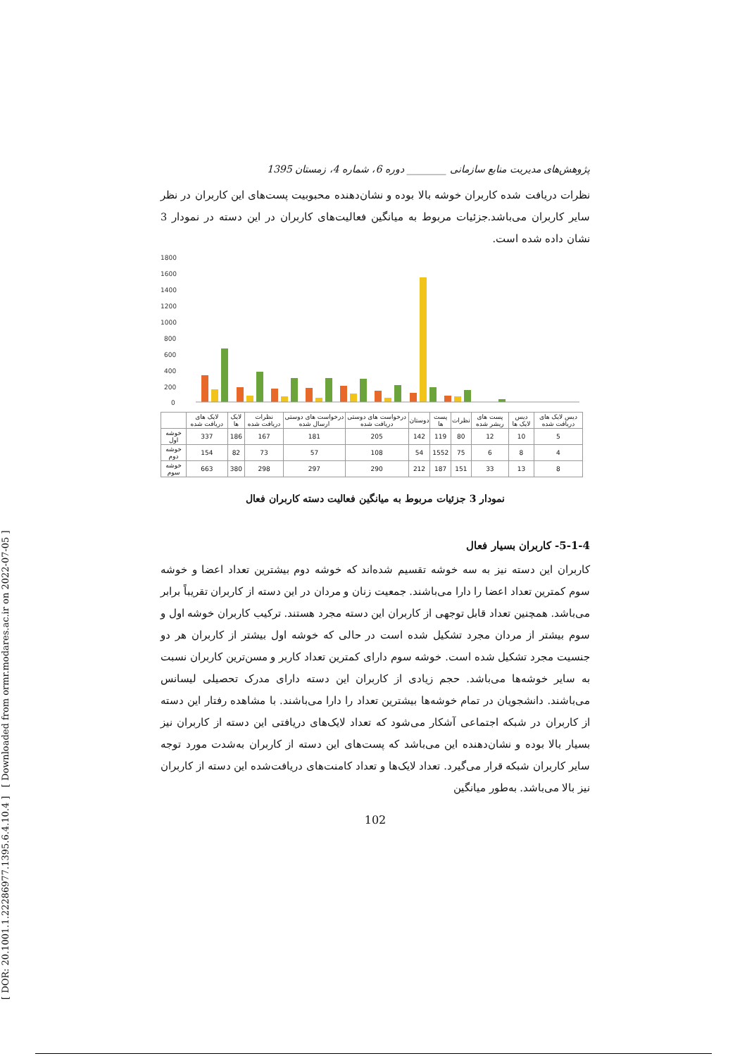[ DOR: 20.1001.1.22286977.1395.6.4.10.4 ] [ Downloaded from ormr.modares.ac.ir on 2022-07-05 ]
پژوهش‌های مدیریت منابع سازمانی ________ دوره 6، شماره 4، زمستان 1395
نظرات دریافت شده کاربران خوشه بالا بوده و نشان‌دهنده محبوبیت پست‌های این کاربران در نظر سایر کاربران می‌باشد.جزئیات مربوط به میانگین فعالیت‌های کاربران در این دسته در نمودار 3 نشان داده شده است.
1800
1600
1400
1200
1000
800
600
400
200
0
| | لایک های دریافت شده | لایک ها | نظرات دریافت شده | درخواست های دوستی ارسال شده | درخواست های دوستی دریافت شده | دوستان | پست ها | نظرات | پست های ریشر شده | دیس لایک ها | دیس لایک های دریافت شده |
| --- | --- | --- | --- | --- | --- | --- | --- | --- | --- | --- | --- |
| خوشه اول | 337 | 186 | 167 | 181 | 205 | 142 | 119 | 80 | 12 | 10 | 5 |
| خوشه دوم | 154 | 82 | 73 | 57 | 108 | 54 | 1552 | 75 | 6 | 8 | 4 |
| خوشه سوم | 663 | 380 | 298 | 297 | 290 | 212 | 187 | 151 | 33 | 13 | 8 |
نمودار 3 جزئیات مربوط به میانگین فعالیت دسته کاربران فعال
5-1-4- کاربران بسیار فعال
کاربران این دسته نیز به سه خوشه تقسیم شده‌اند که خوشه دوم بیشترین تعداد اعضا و خوشه سوم کمترین تعداد اعضا را دارا می‌باشند. جمعیت زنان و مردان در این دسته از کاربران تقریباً برابر می‌باشد. همچنین تعداد قابل توجهی از کاربران این دسته مجرد هستند. ترکیب کاربران خوشه اول و سوم بیشتر از مردان مجرد تشکیل شده است در حالی که خوشه اول بیشتر از کاربران هر دو جنسیت مجرد تشکیل شده است. خوشه سوم دارای کمترین تعداد کاربر و مسن‌ترین کاربران نسبت به سایر خوشه‌ها می‌باشد. حجم زیادی از کاربران این دسته دارای مدرک تحصیلی لیسانس می‌باشند. دانشجویان در تمام خوشه‌ها بیشترین تعداد را دارا می‌باشند. با مشاهده رفتار این دسته از کاربران در شبکه اجتماعی آشکار می‌شود که تعداد لایک‌های دریافتی این دسته از کاربران نیز بسیار بالا بوده و نشان‌دهنده این می‌باشد که پست‌های این دسته از کاربران به‌شدت مورد توجه سایر کاربران شبکه قرار می‌گیرد. تعداد لایک‌ها و تعداد کامنت‌های دریافت‌شده این دسته از کاربران نیز بالا می‌باشد. به‌طور میانگین
102